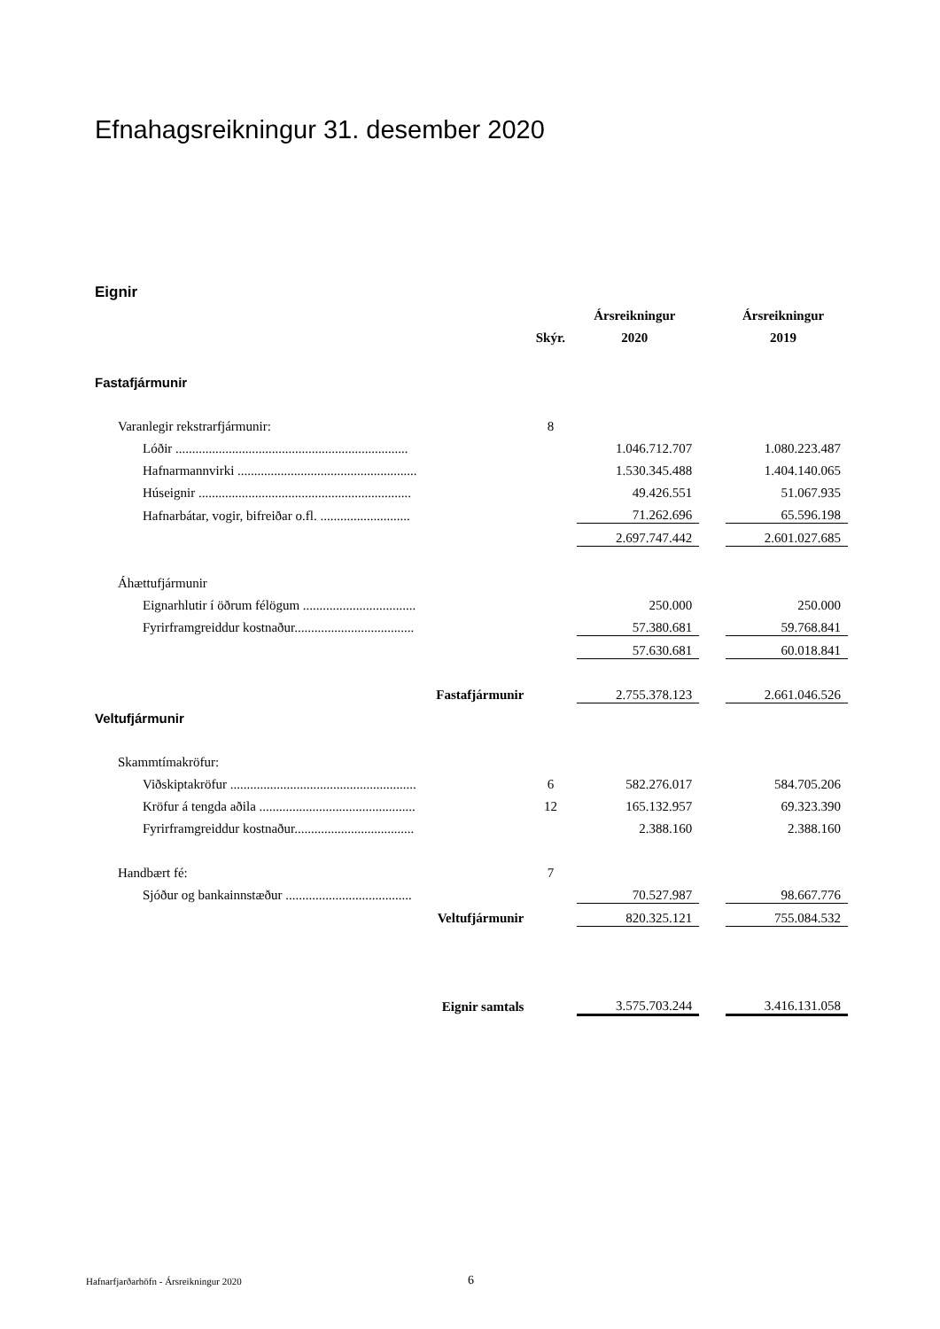Efnahagsreikningur 31. desember 2020
Eignir
| | | Ársreikningur | | Ársreikningur |
| | Skýr. | 2020 | | 2019 |
| Fastafjármunir | | | | |
| Varanlegir rekstrarfjármunir: | 8 | | | |
| Lóðir ...................................................................... | | 1.046.712.707 | | 1.080.223.487 |
| Hafnarmannvirki ...................................................... | | 1.530.345.488 | | 1.404.140.065 |
| Húseignir ................................................................ | | 49.426.551 | | 51.067.935 |
| Hafnarbátar, vogir, bifreiðar o.fl. ........................... | | 71.262.696 | | 65.596.198 |
| | | 2.697.747.442 | | 2.601.027.685 |
| Áhættufjármunir | | | | |
| Eignarhlutir í öðrum félögum .................................. | | 250.000 | | 250.000 |
| Fyrirframgreiddur kostnaður.................................... | | 57.380.681 | | 59.768.841 |
| | | 57.630.681 | | 60.018.841 |
| Fastafjármunir | | 2.755.378.123 | | 2.661.046.526 |
| Veltufjármunir | | | | |
| Skammtímakröfur: | | | | |
| Viðskiptakröfur ........................................................ | 6 | 582.276.017 | | 584.705.206 |
| Kröfur á tengda aðila ............................................... | 12 | 165.132.957 | | 69.323.390 |
| Fyrirframgreiddur kostnaður.................................... | | 2.388.160 | | 2.388.160 |
| Handbært fé: | 7 | | | |
| Sjóður og bankainnstæður ...................................... | | 70.527.987 | | 98.667.776 |
| Veltufjármunir | | 820.325.121 | | 755.084.532 |
| Eignir samtals | | 3.575.703.244 | | 3.416.131.058 |
Hafnarfjarðarhöfn - Ársreikningur 2020
6